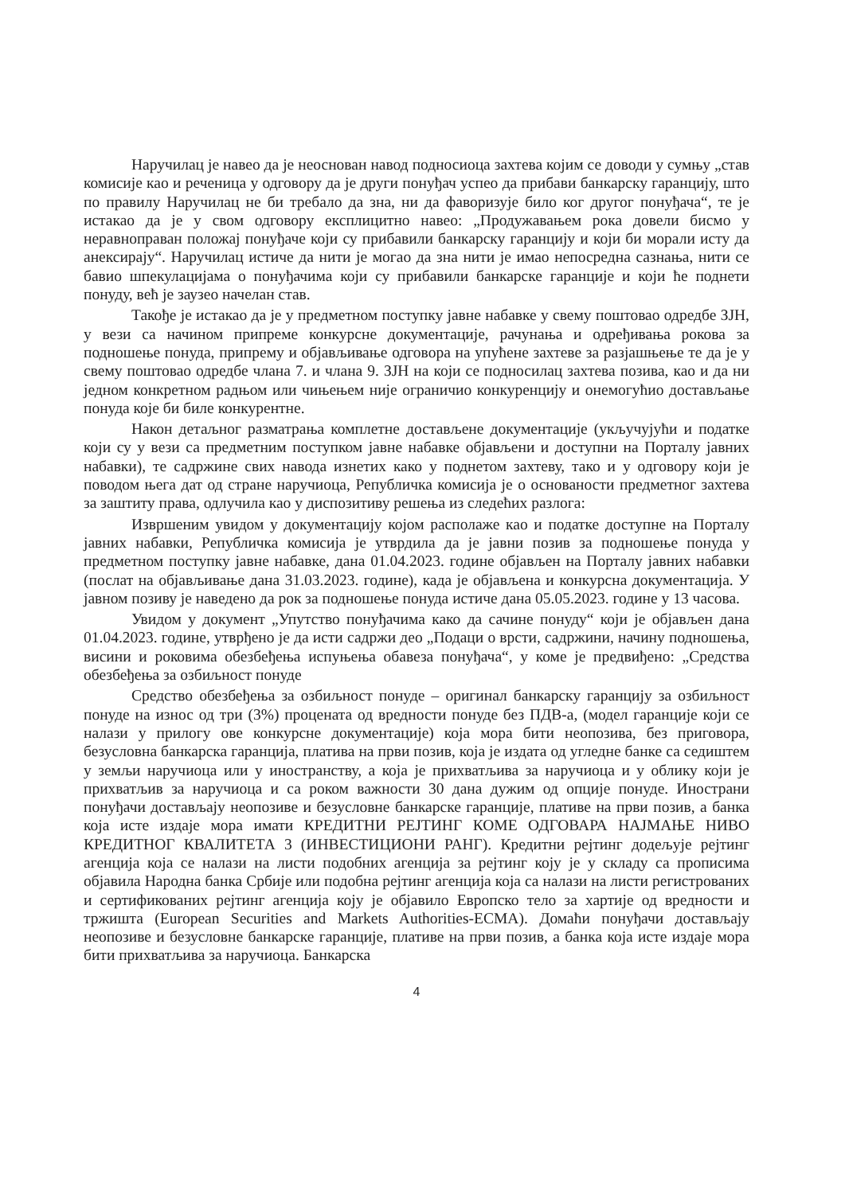Наручилац је навео да је неоснован навод подносиоца захтева којим се доводи у сумњу „став комисије као и реченица у одговору да је други понуђач успео да прибави банкарску гаранцију, што по правилу Наручилац не би требало да зна, ни да фаворизује било ког другог понуђача“, те је истакао да је у свом одговору експлицитно навео: „Продужавањем рока довели бисмо у неравноправан положај понуђаче који су прибавили банкарску гаранцију и који би морали исту да анексирају“. Наручилац истиче да нити је могао да зна нити је имао непосредна сазнања, нити се бавио шпекулацијама о понуђачима који су прибавили банкарске гаранције и који ће поднети понуду, већ је заузео начелан став.
Такође је истакао да је у предметном поступку јавне набавке у свему поштовао одредбе ЗЈН, у вези са начином припреме конкурсне документације, рачунања и одређивања рокова за подношење понуда, припрему и објављивање одговора на упућене захтеве за разјашњење те да је у свему поштовао одредбе члана 7. и члана 9. ЗЈН на који се подносилац захтева позива, као и да ни једном конкретном радњом или чињењем није ограничио конкуренцију и онемогућио достављање понуда које би биле конкурентне.
Након детаљног разматрања комплетне достављене документације (укључујући и податке који су у вези са предметним поступком јавне набавке објављени и доступни на Порталу јавних набавки), те садржине свих навода изнетих како у поднетом захтеву, тако и у одговору који је поводом њега дат од стране наручиоца, Републичка комисија је о основаности предметног захтева за заштиту права, одлучила као у диспозитиву решења из следећих разлога:
Извршеним увидом у документацију којом располаже као и податке доступне на Порталу јавних набавки, Републичка комисија је утврдила да је јавни позив за подношење понуда у предметном поступку јавне набавке, дана 01.04.2023. године објављен на Порталу јавних набавки (послат на објављивање дана 31.03.2023. године), када је објављена и конкурсна документација. У јавном позиву је наведено да рок за подношење понуда истиче дана 05.05.2023. године у 13 часова.
Увидом у документ „Упутство понуђачима како да сачине понуду“ који је објављен дана 01.04.2023. године, утврђено је да исти садржи део „Подаци о врсти, садржини, начину подношења, висини и роковима обезбеђења испуњења обавеза понуђача“, у коме је предвиђено: „Средства обезбеђења за озбиљност понуде
Средство обезбеђења за озбиљност понуде – оригинал банкарску гаранцију за озбиљност понуде на износ од три (3%) процената од вредности понуде без ПДВ-а, (модел гаранције који се налази у прилогу ове конкурсне документације) која мора бити неопозива, без приговора, безусловна банкарска гаранција, платива на први позив, која је издата од угледне банке са седиштем у земљи наручиоца или у иностранству, а која је прихватљива за наручиоца и у облику који је прихватљив за наручиоца и са роком важности 30 дана дужим од опције понуде. Инострани понуђачи достављају неопозиве и безусловне банкарске гаранције, плативе на први позив, а банка која исте издаје мора имати КРЕДИТНИ РЕЈТИНГ КОМЕ ОДГОВАРА НАЈМАЊЕ НИВО КРЕДИТНОГ КВАЛИТЕТА 3 (ИНВЕСТИЦИОНИ РАНГ). Кредитни рејтинг додељује рејтинг агенција која се налази на листи подобних агенција за рејтинг коју је у складу са прописима објавила Народна банка Србије или подобна рејтинг агенција која са налази на листи регистрованих и сертификованих рејтинг агенција коју је објавило Европско тело за хартије од вредности и тржишта (European Securities and Markets Authorities-ECMA). Домаћи понуђачи достављају неопозиве и безусловне банкарске гаранције, плативе на први позив, а банка која исте издаје мора бити прихватљива за наручиоца. Банкарска
4